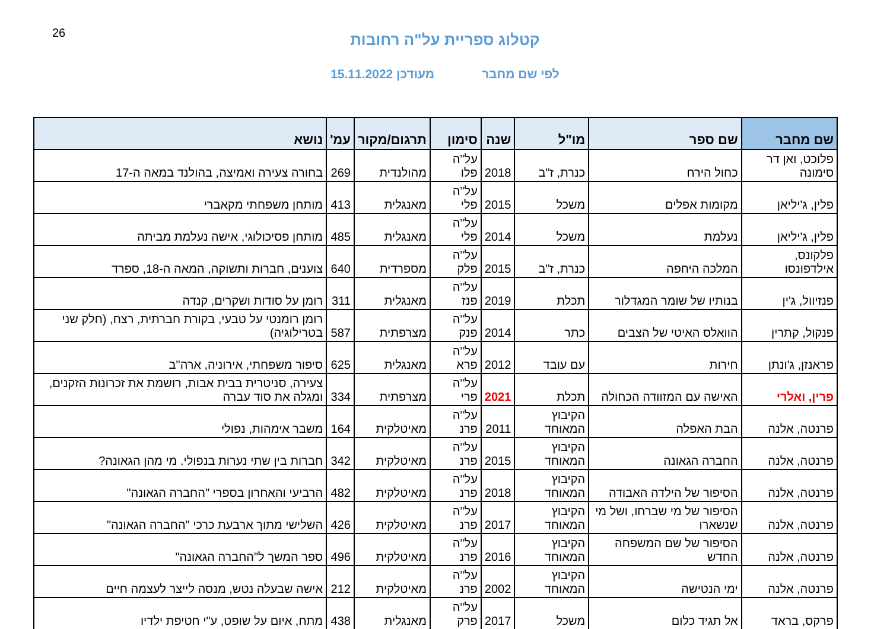26
קטלוג ספריית על"ה רחובות
לפי שם מחבר מעודכן 15.11.2022
| שם מחבר | שם ספר | מו"ל | שנה | סימון | תרגום/מקור | עמ' | נושא |
| --- | --- | --- | --- | --- | --- | --- | --- |
| פלוכט, ואן דר סימונה | כחול הירח | כנרת, ז"ב | 2018 | על"ה פלו | מהולנדית | 269 | בחורה צעירה ואמיצה, בהולנד במאה ה-17 |
| פלין, ג'יליאן | מקומות אפלים | משכל | 2015 | על"ה פלי | מאנגלית | 413 | מותחן משפחתי מקאברי |
| פלין, ג'יליאן | נעלמת | משכל | 2014 | על"ה פלי | מאנגלית | 485 | מותחן פסיכולוגי, אישה נעלמת מביתה |
| פלקונס, אילדפונסו | המלכה היחפה | כנרת, ז"ב | 2015 | על"ה פלק | מספרדית | 640 | צוענים, חברות ותשוקה, המאה ה-18, ספרד |
| פנזיוול, ג'ין | בנותיו של שומר המגדלור | תכלת | 2019 | על"ה פנז | מאנגלית | 311 | רומן על סודות ושקרים, קנדה |
| פנקול, קתרין | הוואלס האיטי של הצבים | כתר | 2014 | על"ה פנק | מצרפתית | 587 | רומן רומנטי על טבעי, בקורת חברתית, רצח, (חלק שני בטרילוגיה) |
| פראנזן, ג'ונתן | חירות | עם עובד | 2012 | על"ה פרא | מאנגלית | 625 | סיפור משפחתי, אירוניה, ארה"ב |
| פרין, ואלרי | האישה עם המזוודה הכחולה | תכלת | 2021 | על"ה פרי | מצרפתית | 334 | צעירה, סניטרית בבית אבות, רושמת את זכרונות הזקנים, ומגלה את סוד עברה |
| פרנטה, אלנה | הבת האפלה | הקיבוץ המאוחד | 2011 | על"ה פרנ | מאיטלקית | 164 | משבר אימהות, נפולי |
| פרנטה, אלנה | החברה הגאונה | הקיבוץ המאוחד | 2015 | על"ה פרנ | מאיטלקית | 342 | חברות בין שתי נערות בנפולי. מי מהן הגאונה? |
| פרנטה, אלנה | הסיפור של הילדה האבודה | הקיבוץ המאוחד | 2018 | על"ה פרנ | מאיטלקית | 482 | הרביעי והאחרון בספרי "החברה הגאונה" |
| פרנטה, אלנה | הסיפור של מי שברחו, ושל מי שנשארו | הקיבוץ המאוחד | 2017 | על"ה פרנ | מאיטלקית | 426 | השלישי מתוך ארבעת כרכי "החברה הגאונה" |
| פרנטה, אלנה | הסיפור של שם המשפחה החדש | הקיבוץ המאוחד | 2016 | על"ה פרנ | מאיטלקית | 496 | ספר המשך ל"החברה הגאונה" |
| פרנטה, אלנה | ימי הנטישה | הקיבוץ המאוחד | 2002 | על"ה פרנ | מאיטלקית | 212 | אישה שבעלה נטש, מנסה לייצר לעצמה חיים |
| פרקס, בראד | אל תגיד כלום | משכל | 2017 | על"ה פרק | מאנגלית | 438 | מתח, איום על שופט, ע"י חטיפת ילדיו |